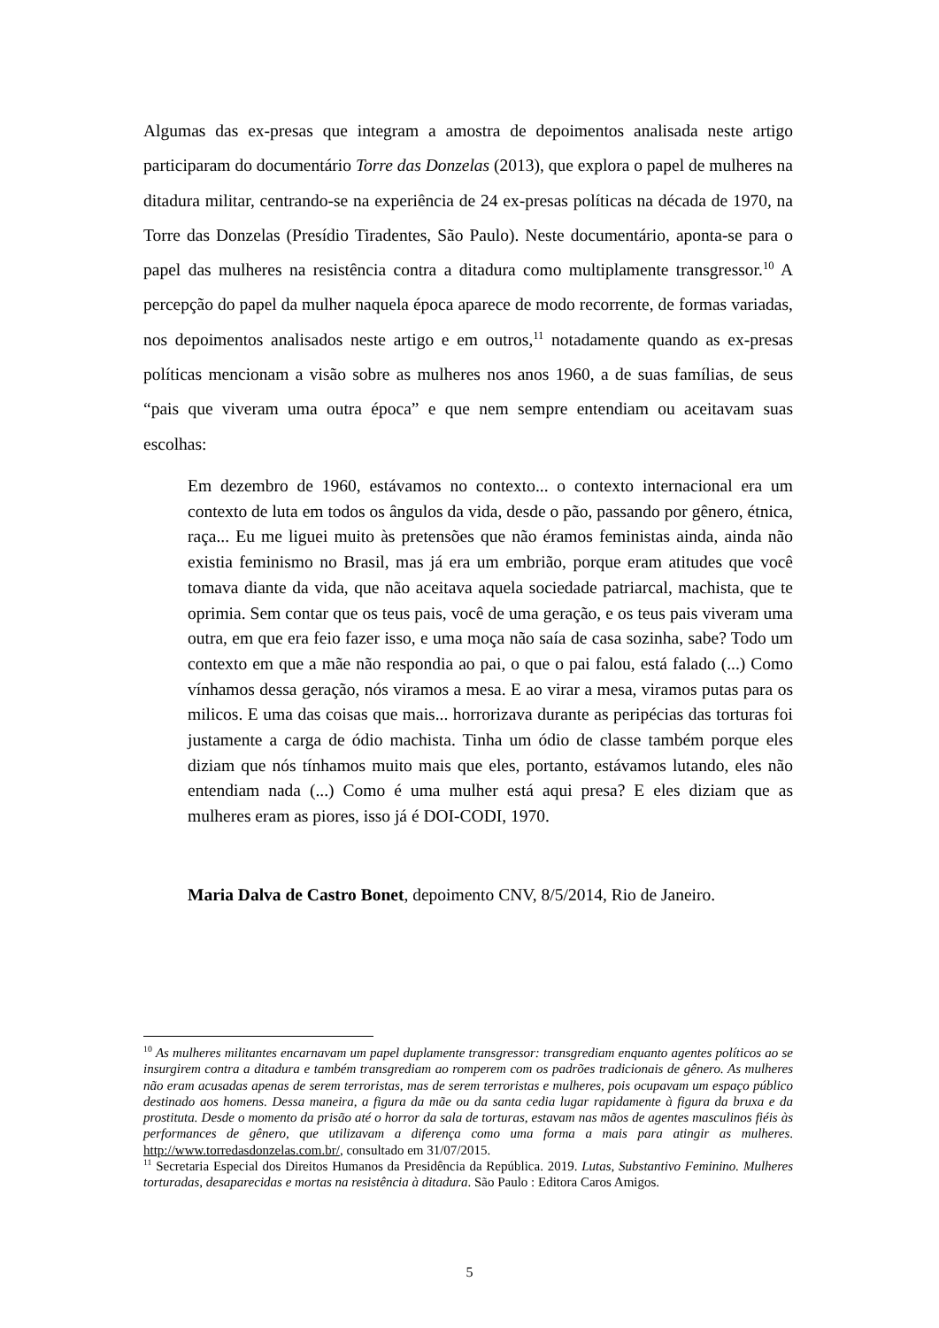Algumas das ex-presas que integram a amostra de depoimentos analisada neste artigo participaram do documentário Torre das Donzelas (2013), que explora o papel de mulheres na ditadura militar, centrando-se na experiência de 24 ex-presas políticas na década de 1970, na Torre das Donzelas (Presídio Tiradentes, São Paulo). Neste documentário, aponta-se para o papel das mulheres na resistência contra a ditadura como multiplamente transgressor.<sup>10</sup> A percepção do papel da mulher naquela época aparece de modo recorrente, de formas variadas, nos depoimentos analisados neste artigo e em outros,<sup>11</sup> notadamente quando as ex-presas políticas mencionam a visão sobre as mulheres nos anos 1960, a de suas famílias, de seus “pais que viveram uma outra época” e que nem sempre entendiam ou aceitavam suas escolhas:
Em dezembro de 1960, estávamos no contexto... o contexto internacional era um contexto de luta em todos os ângulos da vida, desde o pão, passando por gênero, étnica, raça... Eu me liguei muito às pretensões que não éramos feministas ainda, ainda não existia feminismo no Brasil, mas já era um embrião, porque eram atitudes que você tomava diante da vida, que não aceitava aquela sociedade patriarcal, machista, que te oprimia. Sem contar que os teus pais, você de uma geração, e os teus pais viveram uma outra, em que era feio fazer isso, e uma moça não saía de casa sozinha, sabe? Todo um contexto em que a mãe não respondia ao pai, o que o pai falou, está falado (...) Como vínhamos dessa geração, nós viramos a mesa. E ao virar a mesa, viramos putas para os milicos. E uma das coisas que mais... horrorizava durante as peripécias das torturas foi justamente a carga de ódio machista. Tinha um ódio de classe também porque eles diziam que nós tínhamos muito mais que eles, portanto, estávamos lutando, eles não entendiam nada (...) Como é uma mulher está aqui presa? E eles diziam que as mulheres eram as piores, isso já é DOI-CODI, 1970.
Maria Dalva de Castro Bonet, depoimento CNV, 8/5/2014, Rio de Janeiro.
<sup>10</sup> As mulheres militantes encarnavam um papel duplamente transgressor: transgrediam enquanto agentes políticos ao se insurgirem contra a ditadura e também transgrediam ao romperem com os padrões tradicionais de gênero. As mulheres não eram acusadas apenas de serem terroristas, mas de serem terroristas e mulheres, pois ocupavam um espaço público destinado aos homens. Dessa maneira, a figura da mãe ou da santa cedia lugar rapidamente à figura da bruxa e da prostituta. Desde o momento da prisão até o horror da sala de torturas, estavam nas mãos de agentes masculinos fiéis às performances de gênero, que utilizavam a diferença como uma forma a mais para atingir as mulheres. http://www.torredasdonzelas.com.br/, consultado em 31/07/2015.
<sup>11</sup> Secretaria Especial dos Direitos Humanos da Presidência da República. 2019. Lutas, Substantivo Feminino. Mulheres torturadas, desaparecidas e mortas na resistência à ditadura. São Paulo : Editora Caros Amigos.
5